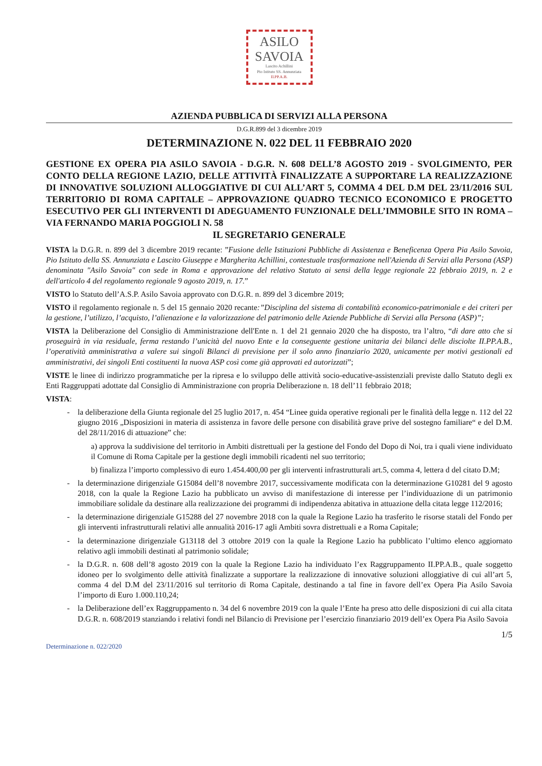ASILO
SAVOIA
Lascito Achillini
Pio Istituto SS. Annunziata
II.PP.A.B.
AZIENDA PUBBLICA DI SERVIZI ALLA PERSONA
D.G.R.899 del 3 dicembre 2019
DETERMINAZIONE N. 022 DEL 11 FEBBRAIO 2020
GESTIONE EX OPERA PIA ASILO SAVOIA - D.G.R. N. 608 DELL’8 AGOSTO 2019 - SVOLGIMENTO, PER CONTO DELLA REGIONE LAZIO, DELLE ATTIVITÀ FINALIZZATE A SUPPORTARE LA REALIZZAZIONE DI INNOVATIVE SOLUZIONI ALLOGGIATIVE DI CUI ALL’ART 5, COMMA 4 DEL D.M DEL 23/11/2016 SUL TERRITORIO DI ROMA CAPITALE – APPROVAZIONE QUADRO TECNICO ECONOMICO E PROGETTO ESECUTIVO PER GLI INTERVENTI DI ADEGUAMENTO FUNZIONALE DELL’IMMOBILE SITO IN ROMA – VIA FERNANDO MARIA POGGIOLI N. 58
IL SEGRETARIO GENERALE
VISTA la D.G.R. n. 899 del 3 dicembre 2019 recante: ”Fusione delle Istituzioni Pubbliche di Assistenza e Beneficenza Opera Pia Asilo Savoia, Pio Istituto della SS. Annunziata e Lascito Giuseppe e Margherita Achillini, contestuale trasformazione nell'Azienda di Servizi alla Persona (ASP) denominata "Asilo Savoia" con sede in Roma e approvazione del relativo Statuto ai sensi della legge regionale 22 febbraio 2019, n. 2 e dell'articolo 4 del regolamento regionale 9 agosto 2019, n. 17.”
VISTO lo Statuto dell’A.S.P. Asilo Savoia approvato con D.G.R. n. 899 del 3 dicembre 2019;
VISTO il regolamento regionale n. 5 del 15 gennaio 2020 recante:”Disciplina del sistema di contabilità economico-patrimoniale e dei criteri per la gestione, l’utilizzo, l’acquisto, l’alienazione e la valorizzazione del patrimonio delle Aziende Pubbliche di Servizi alla Persona (ASP)”;
VISTA la Deliberazione del Consiglio di Amministrazione dell'Ente n. 1 del 21 gennaio 2020 che ha disposto, tra l’altro, “di dare atto che si proseguirà in via residuale, ferma restando l’unicità del nuovo Ente e la conseguente gestione unitaria dei bilanci delle disciolte II.PP.A.B., l’operatività amministrativa a valere sui singoli Bilanci di previsione per il solo anno finanziario 2020, unicamente per motivi gestionali ed amministrativi, dei singoli Enti costituenti la nuova ASP così come già approvati ed autorizzati”;
VISTE le linee di indirizzo programmatiche per la ripresa e lo sviluppo delle attività socio-educative-assistenziali previste dallo Statuto degli ex Enti Raggruppati adottate dal Consiglio di Amministrazione con propria Deliberazione n. 18 dell’11 febbraio 2018;
VISTA:
la deliberazione della Giunta regionale del 25 luglio 2017, n. 454 “Linee guida operative regionali per le finalità della legge n. 112 del 22 giugno 2016 „Disposizioni in materia di assistenza in favore delle persone con disabilità grave prive del sostegno familiare“ e del D.M. del 28/11/2016 di attuazione” che:
a) approva la suddivisione del territorio in Ambiti distrettuali per la gestione del Fondo del Dopo di Noi, tra i quali viene individuato il Comune di Roma Capitale per la gestione degli immobili ricadenti nel suo territorio;
b) finalizza l’importo complessivo di euro 1.454.400,00 per gli interventi infrastrutturali art.5, comma 4, lettera d del citato D.M;
la determinazione dirigenziale G15084 dell’8 novembre 2017, successivamente modificata con la determinazione G10281 del 9 agosto 2018, con la quale la Regione Lazio ha pubblicato un avviso di manifestazione di interesse per l’individuazione di un patrimonio immobiliare solidale da destinare alla realizzazione dei programmi di indipendenza abitativa in attuazione della citata legge 112/2016;
la determinazione dirigenziale G15288 del 27 novembre 2018 con la quale la Regione Lazio ha trasferito le risorse statali del Fondo per gli interventi infrastrutturali relativi alle annualità 2016-17 agli Ambiti sovra distrettuali e a Roma Capitale;
la determinazione dirigenziale G13118 del 3 ottobre 2019 con la quale la Regione Lazio ha pubblicato l’ultimo elenco aggiornato relativo agli immobili destinati al patrimonio solidale;
la D.G.R. n. 608 dell’8 agosto 2019 con la quale la Regione Lazio ha individuato l’ex Raggruppamento II.PP.A.B., quale soggetto idoneo per lo svolgimento delle attività finalizzate a supportare la realizzazione di innovative soluzioni alloggiative di cui all’art 5, comma 4 del D.M del 23/11/2016 sul territorio di Roma Capitale, destinando a tal fine in favore dell’ex Opera Pia Asilo Savoia l’importo di Euro 1.000.110,24;
la Deliberazione dell’ex Raggruppamento n. 34 del 6 novembre 2019 con la quale l’Ente ha preso atto delle disposizioni di cui alla citata D.G.R. n. 608/2019 stanziando i relativi fondi nel Bilancio di Previsione per l’esercizio finanziario 2019 dell’ex Opera Pia Asilo Savoia
1/5
Determinazione n. 022/2020